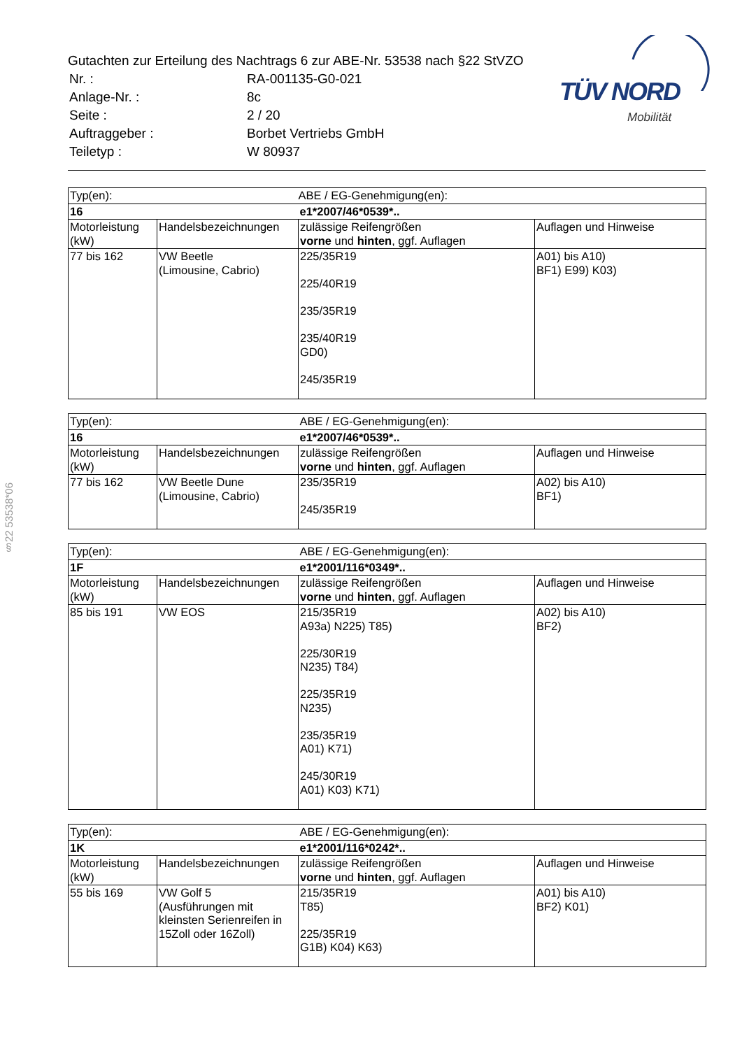Gutachten zur Erteilung des Nachtrags 6 zur ABE-Nr. 53538 nach §22 StVZO
| Nr. : | RA-001135-G0-021 |
| Anlage-Nr. : | 8c |
| Seite : | 2 / 20 |
| Auftraggeber : | Borbet Vertriebs GmbH |
| Teiletyp : | W 80937 |
TÜV NORD
Mobilität
§22 53538*06
| Typ(en): | | ABE / EG-Genehmigung(en): | |
| 16 | | e1*2007/46*0539*.. | |
| Motorleistung (kW) | Handelsbezeichnungen | zulässige Reifengrößen vorne und hinten , ggf. Auflagen | Auflagen und Hinweise |
| 77 bis 162 | VW Beetle (Limousine, Cabrio) | 225/35R19 225/40R19 235/35R19 235/40R19 GD0) 245/35R19 | A01) bis A10) BF1) E99) K03) |
| Typ(en): | | ABE / EG-Genehmigung(en): | |
| 16 | | e1*2007/46*0539*.. | |
| Motorleistung (kW) | Handelsbezeichnungen | zulässige Reifengrößen vorne und hinten , ggf. Auflagen | Auflagen und Hinweise |
| 77 bis 162 | VW Beetle Dune (Limousine, Cabrio) | 235/35R19 245/35R19 | A02) bis A10) BF1) |
| Typ(en): | | ABE / EG-Genehmigung(en): | |
| 1F | | e1*2001/116*0349*.. | |
| Motorleistung (kW) | Handelsbezeichnungen | zulässige Reifengrößen vorne und hinten , ggf. Auflagen | Auflagen und Hinweise |
| 85 bis 191 | VW EOS | 215/35R19 A93a) N225) T85) 225/30R19 N235) T84) 225/35R19 N235) 235/35R19 A01) K71) 245/30R19 A01) K03) K71) | A02) bis A10) BF2) |
| Typ(en): | | ABE / EG-Genehmigung(en): | |
| 1K | | e1*2001/116*0242*.. | |
| Motorleistung (kW) | Handelsbezeichnungen | zulässige Reifengrößen vorne und hinten , ggf. Auflagen | Auflagen und Hinweise |
| 55 bis 169 | VW Golf 5 (Ausführungen mit kleinsten Serienreifen in 15Zoll oder 16Zoll) | 215/35R19 T85) 225/35R19 G1B) K04) K63) | A01) bis A10) BF2) K01) |